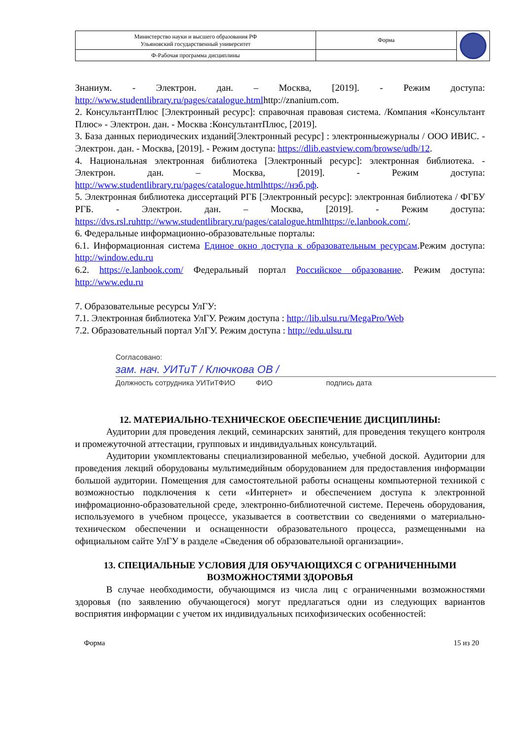| Министерство науки и высшего образования РФ Ульяновский государственный университет | Форма | |
| Ф-Рабочая программа дисциплины | | |
Знаниум. - Электрон. дан. – Москва, [2019]. - Режим доступа: http://www.studentlibrary.ru/pages/catalogue.htmlhttp://znanium.com.
2. КонсультантПлюс [Электронный ресурс]: справочная правовая система. /Компания «Консультант Плюс» - Электрон. дан. - Москва :КонсультантПлюс, [2019].
3. База данных периодических изданий[Электронный ресурс] : электронныежурналы / ООО ИВИС. - Электрон. дан. - Москва, [2019]. - Режим доступа: https://dlib.eastview.com/browse/udb/12.
4. Национальная электронная библиотека [Электронный ресурс]: электронная библиотека. - Электрон. дан. – Москва, [2019]. - Режим доступа: http://www.studentlibrary.ru/pages/catalogue.htmlhttps://нэб.рф.
5. Электронная библиотека диссертаций РГБ [Электронный ресурс]: электронная библиотека / ФГБУ РГБ. - Электрон. дан. – Москва, [2019]. - Режим доступа: https://dvs.rsl.ruhttp://www.studentlibrary.ru/pages/catalogue.htmlhttps://e.lanbook.com/.
6. Федеральные информационно-образовательные порталы:
6.1. Информационная система Единое окно доступа к образовательным ресурсам.Режим доступа: http://window.edu.ru
6.2. https://e.lanbook.com/ Федеральный портал Российское образование. Режим доступа: http://www.edu.ru
7. Образовательные ресурсы УлГУ:
7.1. Электронная библиотека УлГУ. Режим доступа : http://lib.ulsu.ru/MegaPro/Web
7.2. Образовательный портал УлГУ. Режим доступа : http://edu.ulsu.ru
Согласовано:
зам. нач. УИТиТ / Ключкова ОВ /
Должность сотрудника УИТиТФИО ФИО подпись дата
12. МАТЕРИАЛЬНО-ТЕХНИЧЕСКОЕ ОБЕСПЕЧЕНИЕ ДИСЦИПЛИНЫ:
Аудитории для проведения лекций, семинарских занятий, для проведения текущего контроля и промежуточной аттестации, групповых и индивидуальных консультаций.
Аудитории укомплектованы специализированной мебелью, учебной доской. Аудитории для проведения лекций оборудованы мультимедийным оборудованием для предоставления информации большой аудитории. Помещения для самостоятельной работы оснащены компьютерной техникой с возможностью подключения к сети «Интернет» и обеспечением доступа к электронной инфромационно-образовательной среде, электронно-библиотечной системе. Перечень оборудования, используемого в учебном процессе, указывается в соответствии со сведениями о материально-техническом обеспечении и оснащенности образовательного процесса, размещенными на официальном сайте УлГУ в разделе «Сведения об образовательной организации».
13. СПЕЦИАЛЬНЫЕ УСЛОВИЯ ДЛЯ ОБУЧАЮЩИХСЯ С ОГРАНИЧЕННЫМИ ВОЗМОЖНОСТЯМИ ЗДОРОВЬЯ
В случае необходимости, обучающимся из числа лиц с ограниченными возможностями здоровья (по заявлению обучающегося) могут предлагаться одни из следующих вариантов восприятия информации с учетом их индивидуальных психофизических особенностей:
Форма 15 из 20